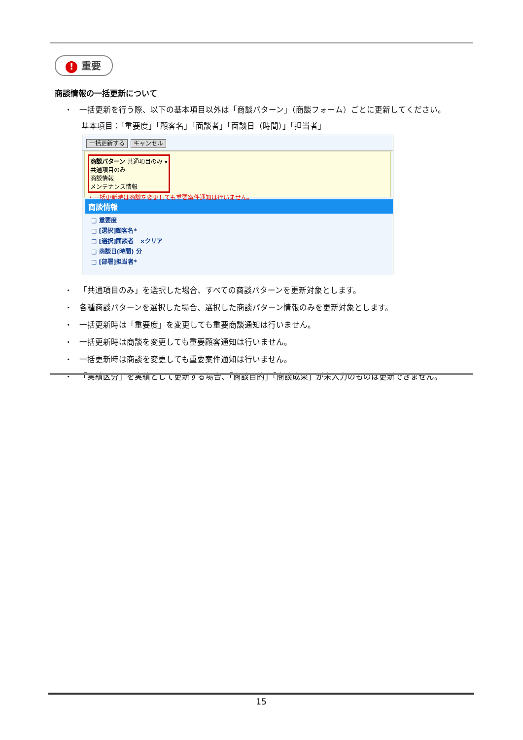! 重要
商談情報の一括更新について
・ 一括更新を行う際、以下の基本項目以外は「商談パターン」（商談フォーム）ごとに更新してください。
基本項目：「重要度」「顧客名」「面談者」「面談日（時間）」「担当者」
一括更新する キャンセル
商談パターン 共通項目のみ ▾
共通項目のみ
商談情報
メンテナンス情報
・一括更新時は商談を変更しても重要案件通知は行いません。
商談情報
□ 重要度
□ [選択]顧客名*
□ [選択]面談者 ×クリア
□ 商談日(時間) 分
□ [部署]担当者*
・ 「共通項目のみ」を選択した場合、すべての商談パターンを更新対象とします。
・ 各種商談パターンを選択した場合、選択した商談パターン情報のみを更新対象とします。
・ 一括更新時は「重要度」を変更しても重要商談通知は行いません。
・ 一括更新時は商談を変更しても重要顧客通知は行いません。
・ 一括更新時は商談を変更しても重要案件通知は行いません。
・ 「実績区分」を実績として更新する場合、「商談目的」「商談成果」が未入力のものは更新できません。
15